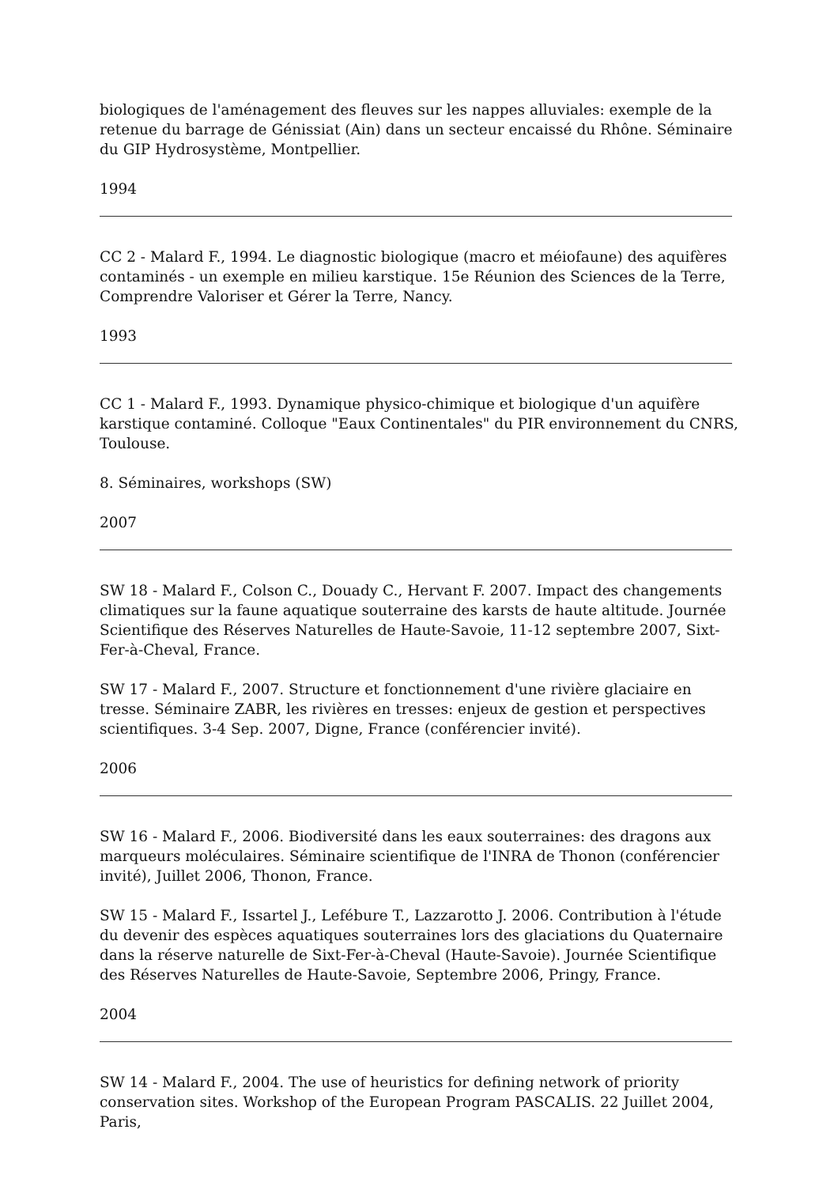biologiques de l'aménagement des fleuves sur les nappes alluviales: exemple de la retenue du barrage de Génissiat (Ain) dans un secteur encaissé du Rhône. Séminaire du GIP Hydrosystème, Montpellier.
1994
CC 2 - Malard F., 1994. Le diagnostic biologique (macro et méiofaune) des aquifères contaminés - un exemple en milieu karstique. 15e Réunion des Sciences de la Terre, Comprendre Valoriser et Gérer la Terre, Nancy.
1993
CC 1 - Malard F., 1993. Dynamique physico-chimique et biologique d'un aquifère karstique contaminé. Colloque "Eaux Continentales" du PIR environnement du CNRS, Toulouse.
8. Séminaires, workshops (SW)
2007
SW 18 - Malard F., Colson C., Douady C., Hervant F. 2007. Impact des changements climatiques sur la faune aquatique souterraine des karsts de haute altitude. Journée Scientifique des Réserves Naturelles de Haute-Savoie, 11-12 septembre 2007, Sixt-Fer-à-Cheval, France.
SW 17 - Malard F., 2007. Structure et fonctionnement d'une rivière glaciaire en tresse. Séminaire ZABR, les rivières en tresses: enjeux de gestion et perspectives scientifiques. 3-4 Sep. 2007, Digne, France (conférencier invité).
2006
SW 16 - Malard F., 2006. Biodiversité dans les eaux souterraines: des dragons aux marqueurs moléculaires. Séminaire scientifique de l'INRA de Thonon (conférencier invité), Juillet 2006, Thonon, France.
SW 15 - Malard F., Issartel J., Lefébure T., Lazzarotto J. 2006. Contribution à l'étude du devenir des espèces aquatiques souterraines lors des glaciations du Quaternaire dans la réserve naturelle de Sixt-Fer-à-Cheval (Haute-Savoie). Journée Scientifique des Réserves Naturelles de Haute-Savoie, Septembre 2006, Pringy, France.
2004
SW 14 - Malard F., 2004. The use of heuristics for defining network of priority conservation sites. Workshop of the European Program PASCALIS. 22 Juillet 2004, Paris,